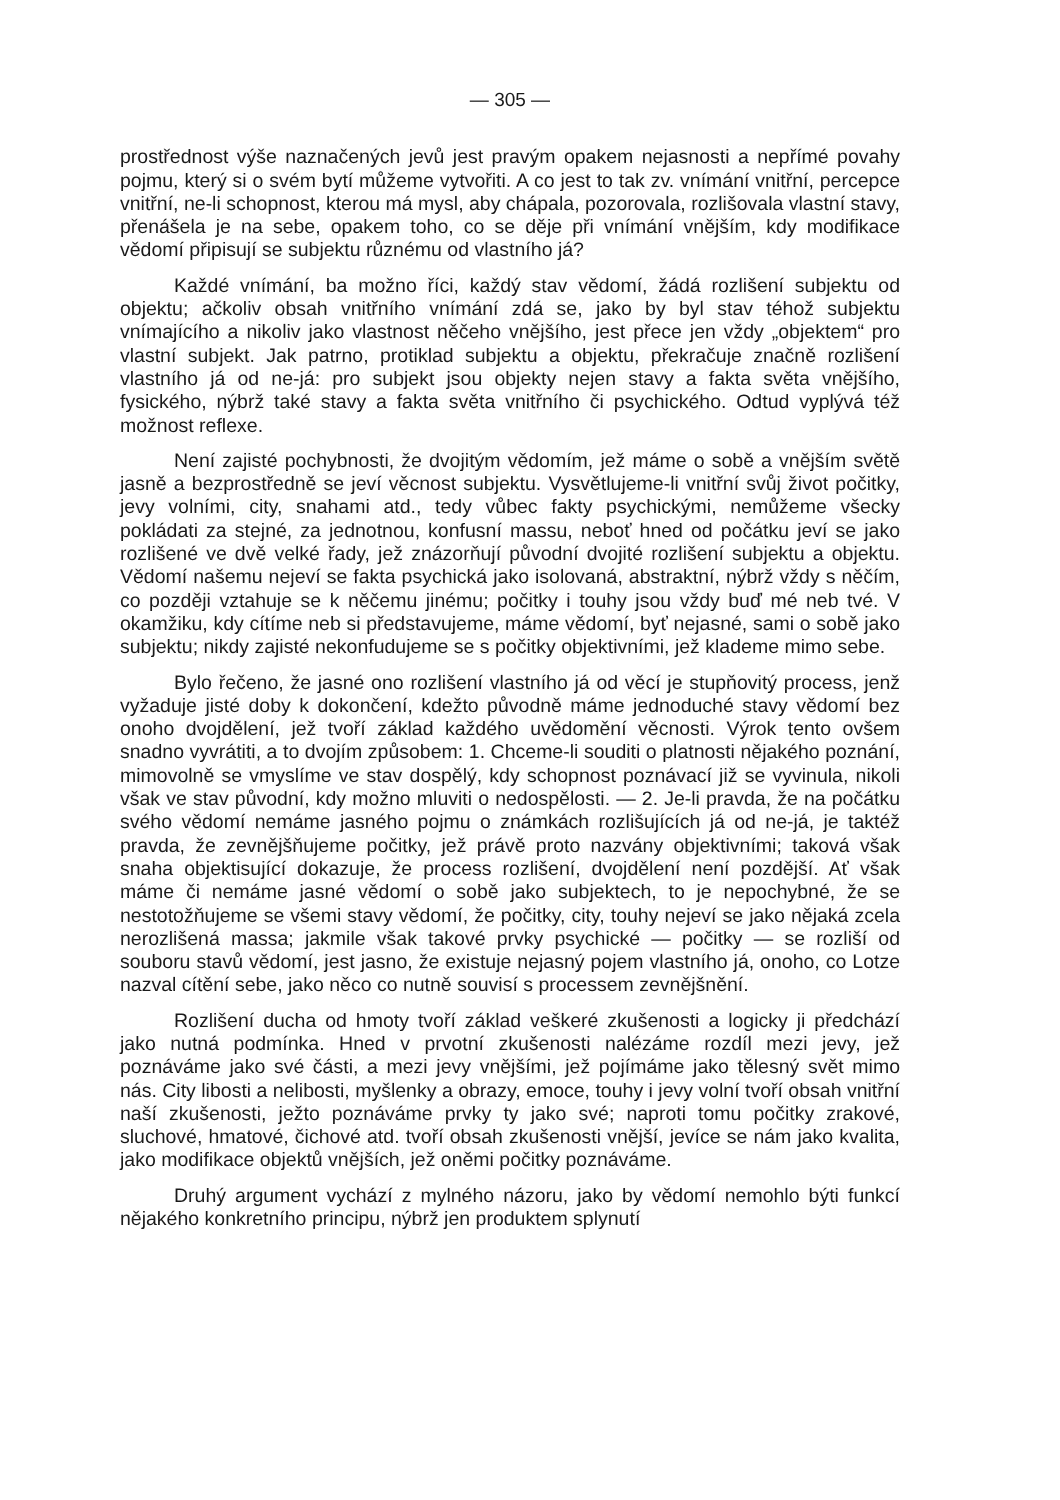— 305 —
prostřednost výše naznačených jevů jest pravým opakem nejasnosti a nepřímé povahy pojmu, který si o svém bytí můžeme vytvořiti. A co jest to tak zv. vnímání vnitřní, percepce vnitřní, ne-li schopnost, kterou má mysl, aby chápala, pozorovala, rozlišovala vlastní stavy, přenášela je na sebe, opakem toho, co se děje při vnímání vnějším, kdy modifikace vědomí připisují se subjektu různému od vlastního já?
Každé vnímání, ba možno říci, každý stav vědomí, žádá rozlišení subjektu od objektu; ačkoliv obsah vnitřního vnímání zdá se, jako by byl stav téhož subjektu vnímajícího a nikoliv jako vlastnost něčeho vnějšího, jest přece jen vždy „objektem“ pro vlastní subjekt. Jak patrno, protiklad subjektu a objektu, překračuje značně rozlišení vlastního já od ne-já: pro subjekt jsou objekty nejen stavy a fakta světa vnějšího, fysického, nýbrž také stavy a fakta světa vnitřního či psychického. Odtud vyplývá též možnost reflexe.
Není zajisté pochybnosti, že dvojitým vědomím, jež máme o sobě a vnějším světě jasně a bezprostředně se jeví věcnost subjektu. Vysvětlujeme-li vnitřní svůj život počitky, jevy volními, city, snahami atd., tedy vůbec fakty psychickými, nemůžeme všecky pokládati za stejné, za jednotnou, konfusní massu, neboť hned od počátku jeví se jako rozlišené ve dvě velké řady, jež znázorňují původní dvojité rozlišení subjektu a objektu. Vědomí našemu nejeví se fakta psychická jako isolovaná, abstraktní, nýbrž vždy s něčím, co později vztahuje se k něčemu jinému; počitky i touhy jsou vždy buď mé neb tvé. V okamžiku, kdy cítíme neb si představujeme, máme vědomí, byť nejasné, sami o sobě jako subjektu; nikdy zajisté nekonfudujeme se s počitky objektivními, jež klademe mimo sebe.
Bylo řečeno, že jasné ono rozlišení vlastního já od věcí je stupňovitý process, jenž vyžaduje jisté doby k dokončení, kdežto původně máme jednoduché stavy vědomí bez onoho dvojdělení, jež tvoří základ každého uvědomění věcnosti. Výrok tento ovšem snadno vyvrátiti, a to dvojím způsobem: 1. Chceme-li souditi o platnosti nějakého poznání, mimovolně se vmyslíme ve stav dospělý, kdy schopnost poznávací již se vyvinula, nikoli však ve stav původní, kdy možno mluviti o nedospělosti. — 2. Je-li pravda, že na počátku svého vědomí nemáme jasného pojmu o známkách rozlišujících já od ne-já, je taktéž pravda, že zevnějšňujeme počitky, jež právě proto nazvány objektivními; taková však snaha objektisující dokazuje, že process rozlišení, dvojdělení není pozdější. Ať však máme či nemáme jasné vědomí o sobě jako subjektech, to je nepochybné, že se nestotožňujeme se všemi stavy vědomí, že počitky, city, touhy nejeví se jako nějaká zcela nerozlišená massa; jakmile však takové prvky psychické — počitky — se rozliší od souboru stavů vědomí, jest jasno, že existuje nejasný pojem vlastního já, onoho, co Lotze nazval cítění sebe, jako něco co nutně souvisí s processem zevnějšnění.
Rozlišení ducha od hmoty tvoří základ veškeré zkušenosti a logicky ji předchází jako nutná podmínka. Hned v prvotní zkušenosti nalézáme rozdíl mezi jevy, jež poznáváme jako své části, a mezi jevy vnějšími, jež pojímáme jako tělesný svět mimo nás. City libosti a nelibosti, myšlenky a obrazy, emoce, touhy i jevy volní tvoří obsah vnitřní naší zkušenosti, ježto poznáváme prvky ty jako své; naproti tomu počitky zrakové, sluchové, hmatové, čichové atd. tvoří obsah zkušenosti vnější, jevíce se nám jako kvalita, jako modifikace objektů vnějších, jež oněmi počitky poznáváme.
Druhý argument vychází z mylného názoru, jako by vědomí nemohlo býti funkcí nějakého konkretního principu, nýbrž jen produktem splynutí